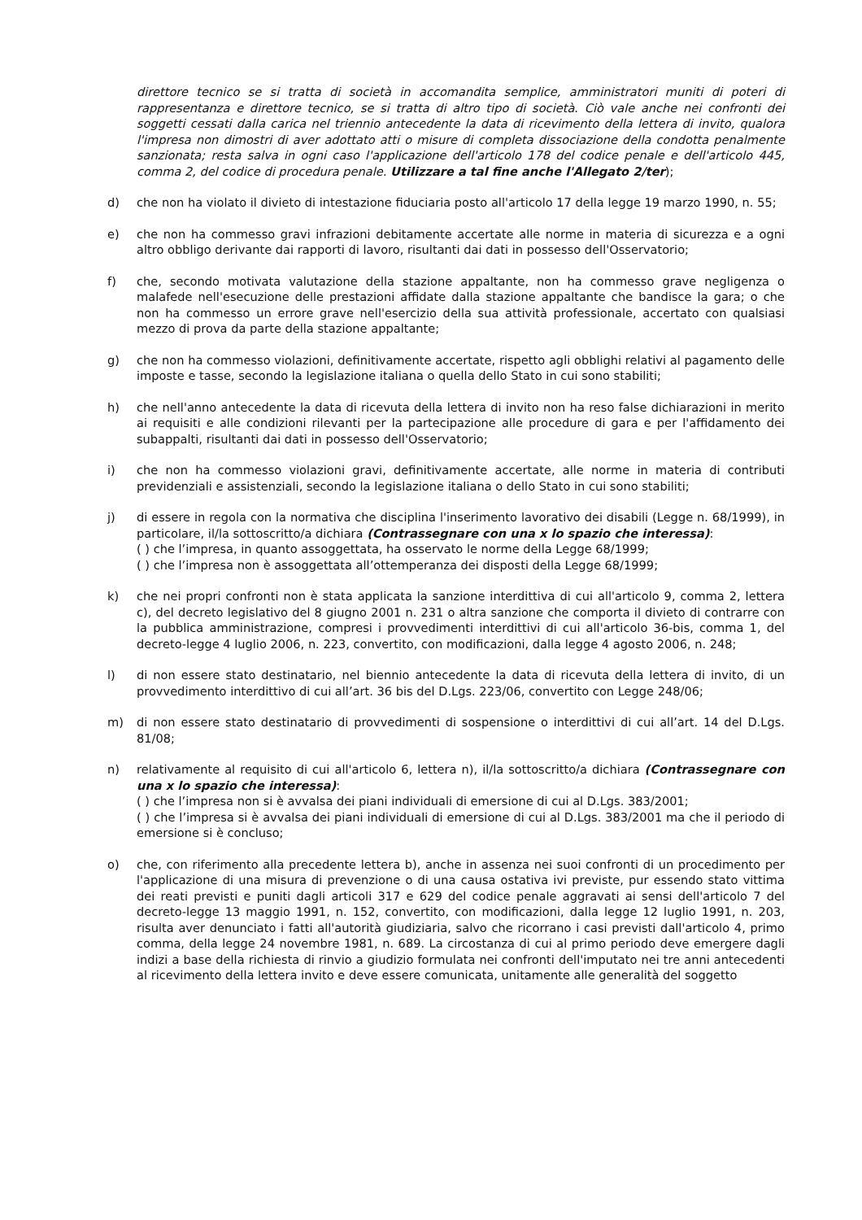direttore tecnico se si tratta di società in accomandita semplice, amministratori muniti di poteri di rappresentanza e direttore tecnico, se si tratta di altro tipo di società. Ciò vale anche nei confronti dei soggetti cessati dalla carica nel triennio antecedente la data di ricevimento della lettera di invito, qualora l'impresa non dimostri di aver adottato atti o misure di completa dissociazione della condotta penalmente sanzionata; resta salva in ogni caso l'applicazione dell'articolo 178 del codice penale e dell'articolo 445, comma 2, del codice di procedura penale. Utilizzare a tal fine anche l'Allegato 2/ter);
d) che non ha violato il divieto di intestazione fiduciaria posto all'articolo 17 della legge 19 marzo 1990, n. 55;
e) che non ha commesso gravi infrazioni debitamente accertate alle norme in materia di sicurezza e a ogni altro obbligo derivante dai rapporti di lavoro, risultanti dai dati in possesso dell'Osservatorio;
f) che, secondo motivata valutazione della stazione appaltante, non ha commesso grave negligenza o malafede nell'esecuzione delle prestazioni affidate dalla stazione appaltante che bandisce la gara; o che non ha commesso un errore grave nell'esercizio della sua attività professionale, accertato con qualsiasi mezzo di prova da parte della stazione appaltante;
g) che non ha commesso violazioni, definitivamente accertate, rispetto agli obblighi relativi al pagamento delle imposte e tasse, secondo la legislazione italiana o quella dello Stato in cui sono stabiliti;
h) che nell'anno antecedente la data di ricevuta della lettera di invito non ha reso false dichiarazioni in merito ai requisiti e alle condizioni rilevanti per la partecipazione alle procedure di gara e per l'affidamento dei subappalti, risultanti dai dati in possesso dell'Osservatorio;
i) che non ha commesso violazioni gravi, definitivamente accertate, alle norme in materia di contributi previdenziali e assistenziali, secondo la legislazione italiana o dello Stato in cui sono stabiliti;
j) di essere in regola con la normativa che disciplina l'inserimento lavorativo dei disabili (Legge n. 68/1999), in particolare, il/la sottoscritto/a dichiara (Contrassegnare con una x lo spazio che interessa):
( ) che l’impresa, in quanto assoggettata, ha osservato le norme della Legge 68/1999;
( ) che l’impresa non è assoggettata all’ottemperanza dei disposti della Legge 68/1999;
k) che nei propri confronti non è stata applicata la sanzione interdittiva di cui all'articolo 9, comma 2, lettera c), del decreto legislativo del 8 giugno 2001 n. 231 o altra sanzione che comporta il divieto di contrarre con la pubblica amministrazione, compresi i provvedimenti interdittivi di cui all'articolo 36-bis, comma 1, del decreto-legge 4 luglio 2006, n. 223, convertito, con modificazioni, dalla legge 4 agosto 2006, n. 248;
l) di non essere stato destinatario, nel biennio antecedente la data di ricevuta della lettera di invito, di un provvedimento interdittivo di cui all’art. 36 bis del D.Lgs. 223/06, convertito con Legge 248/06;
m) di non essere stato destinatario di provvedimenti di sospensione o interdittivi di cui all’art. 14 del D.Lgs. 81/08;
n) relativamente al requisito di cui all'articolo 6, lettera n), il/la sottoscritto/a dichiara (Contrassegnare con una x lo spazio che interessa):
( ) che l’impresa non si è avvalsa dei piani individuali di emersione di cui al D.Lgs. 383/2001;
( ) che l’impresa si è avvalsa dei piani individuali di emersione di cui al D.Lgs. 383/2001 ma che il periodo di emersione si è concluso;
o) che, con riferimento alla precedente lettera b), anche in assenza nei suoi confronti di un procedimento per l'applicazione di una misura di prevenzione o di una causa ostativa ivi previste, pur essendo stato vittima dei reati previsti e puniti dagli articoli 317 e 629 del codice penale aggravati ai sensi dell'articolo 7 del decreto-legge 13 maggio 1991, n. 152, convertito, con modificazioni, dalla legge 12 luglio 1991, n. 203, risulta aver denunciato i fatti all'autorità giudiziaria, salvo che ricorrano i casi previsti dall'articolo 4, primo comma, della legge 24 novembre 1981, n. 689. La circostanza di cui al primo periodo deve emergere dagli indizi a base della richiesta di rinvio a giudizio formulata nei confronti dell'imputato nei tre anni antecedenti al ricevimento della lettera invito e deve essere comunicata, unitamente alle generalità del soggetto